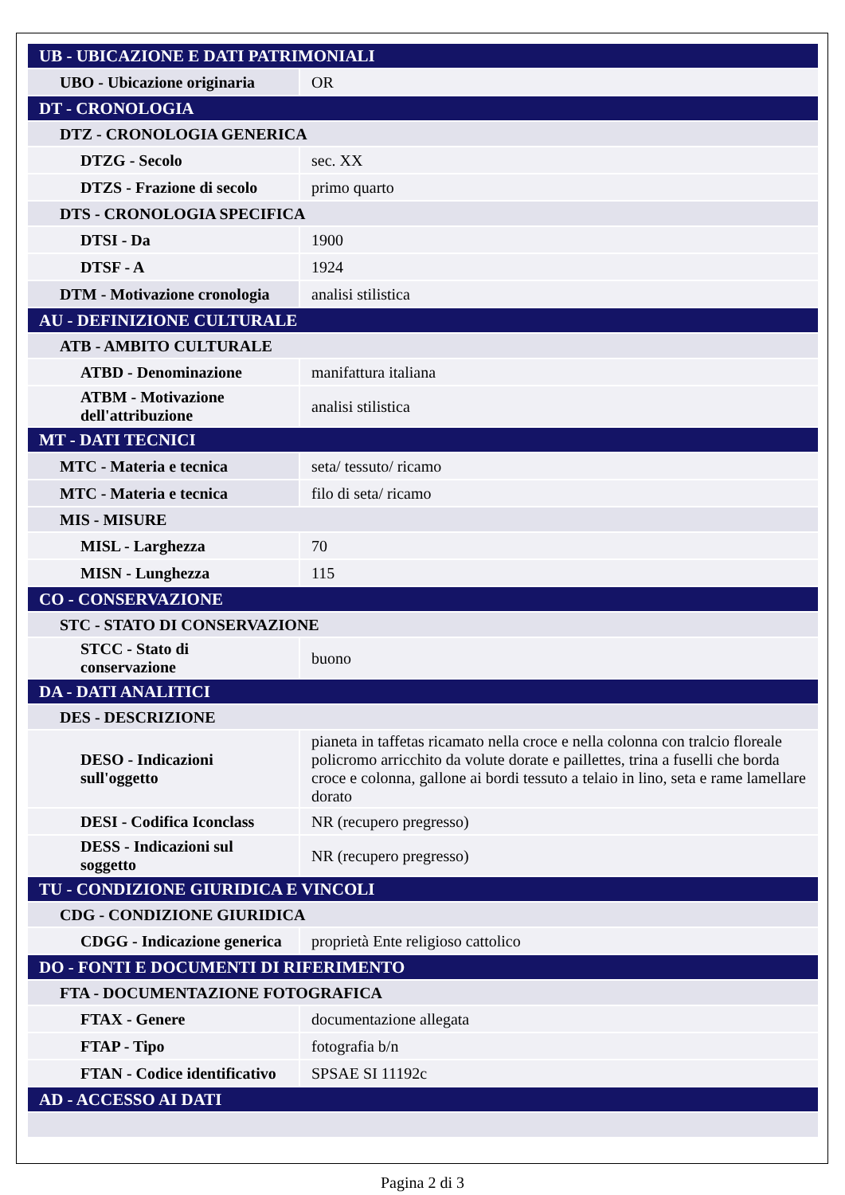| UB - UBICAZIONE E DATI PATRIMONIALI | |
| UBO - Ubicazione originaria | OR |
| DT - CRONOLOGIA | |
| DTZ - CRONOLOGIA GENERICA | |
| DTZG - Secolo | sec. XX |
| DTZS - Frazione di secolo | primo quarto |
| DTS - CRONOLOGIA SPECIFICA | |
| DTSI - Da | 1900 |
| DTSF - A | 1924 |
| DTM - Motivazione cronologia | analisi stilistica |
| AU - DEFINIZIONE CULTURALE | |
| ATB - AMBITO CULTURALE | |
| ATBD - Denominazione | manifattura italiana |
| ATBM - Motivazione dell'attribuzione | analisi stilistica |
| MT - DATI TECNICI | |
| MTC - Materia e tecnica | seta/ tessuto/ ricamo |
| MTC - Materia e tecnica | filo di seta/ ricamo |
| MIS - MISURE | |
| MISL - Larghezza | 70 |
| MISN - Lunghezza | 115 |
| CO - CONSERVAZIONE | |
| STC - STATO DI CONSERVAZIONE | |
| STCC - Stato di conservazione | buono |
| DA - DATI ANALITICI | |
| DES - DESCRIZIONE | |
| DESO - Indicazioni sull'oggetto | pianeta in taffetas ricamato nella croce e nella colonna con tralcio floreale policromo arricchito da volute dorate e paillettes, trina a fuselli che borda croce e colonna, gallone ai bordi tessuto a telaio in lino, seta e rame lamellare dorato |
| DESI - Codifica Iconclass | NR (recupero pregresso) |
| DESS - Indicazioni sul soggetto | NR (recupero pregresso) |
| TU - CONDIZIONE GIURIDICA E VINCOLI | |
| CDG - CONDIZIONE GIURIDICA | |
| CDGG - Indicazione generica | proprietà Ente religioso cattolico |
| DO - FONTI E DOCUMENTI DI RIFERIMENTO | |
| FTA - DOCUMENTAZIONE FOTOGRAFICA | |
| FTAX - Genere | documentazione allegata |
| FTAP - Tipo | fotografia b/n |
| FTAN - Codice identificativo | SPSAE SI 11192c |
| AD - ACCESSO AI DATI | |
Pagina 2 di 3